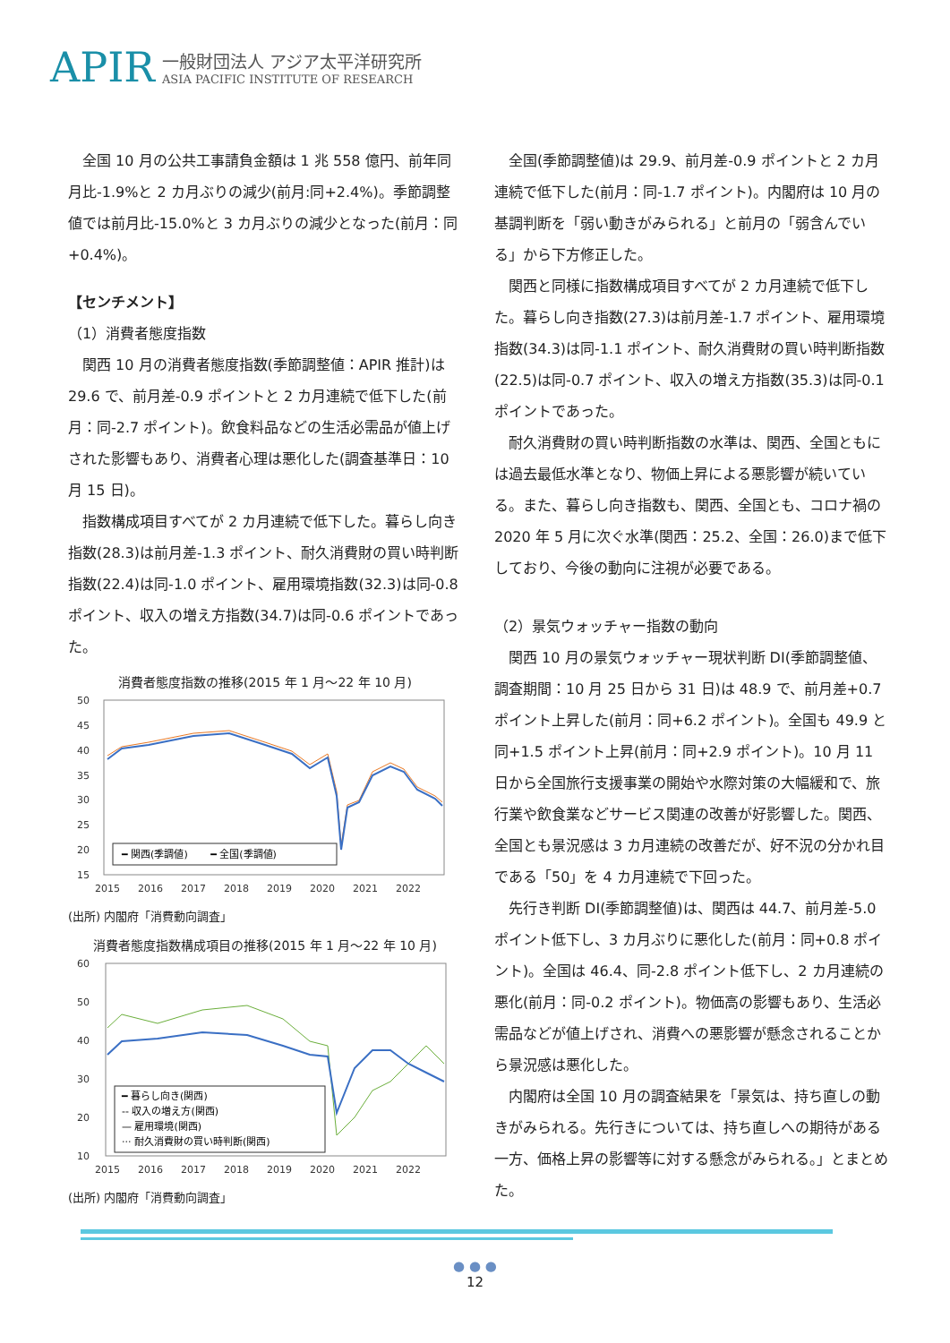APIR
一般財団法人 アジア太平洋研究所
ASIA PACIFIC INSTITUTE OF RESEARCH
全国 10 月の公共工事請負金額は 1 兆 558 億円、前年同月比-1.9%と 2 カ月ぶりの減少(前月:同+2.4%)。季節調整値では前月比-15.0%と 3 カ月ぶりの減少となった(前月：同+0.4%)。
【センチメント】
（1）消費者態度指数
関西 10 月の消費者態度指数(季節調整値：APIR 推計)は 29.6 で、前月差-0.9 ポイントと 2 カ月連続で低下した(前月：同-2.7 ポイント)。飲食料品などの生活必需品が値上げされた影響もあり、消費者心理は悪化した(調査基準日：10 月 15 日)。
指数構成項目すべてが 2 カ月連続で低下した。暮らし向き指数(28.3)は前月差-1.3 ポイント、耐久消費財の買い時判断指数(22.4)は同-1.0 ポイント、雇用環境指数(32.3)は同-0.8 ポイント、収入の増え方指数(34.7)は同-0.6 ポイントであった。
消費者態度指数の推移(2015 年 1 月～22 年 10 月)
50
45
40
35
30
25
20
15
2015
2016
2017
2018
2019
2020
2021
2022
━ 関西(季調値)　　 ━ 全国(季調値)
(出所) 内閣府「消費動向調査」
消費者態度指数構成項目の推移(2015 年 1 月～22 年 10 月)
60
50
40
30
20
10
2015
2016
2017
2018
2019
2020
2021
2022
━ 暮らし向き(関西)
-- 収入の増え方(関西)
— 雇用環境(関西)
··· 耐久消費財の買い時判断(関西)
(出所) 内閣府「消費動向調査」
全国(季節調整値)は 29.9、前月差-0.9 ポイントと 2 カ月連続で低下した(前月：同-1.7 ポイント)。内閣府は 10 月の基調判断を「弱い動きがみられる」と前月の「弱含んでいる」から下方修正した。
関西と同様に指数構成項目すべてが 2 カ月連続で低下した。暮らし向き指数(27.3)は前月差-1.7 ポイント、雇用環境指数(34.3)は同-1.1 ポイント、耐久消費財の買い時判断指数(22.5)は同-0.7 ポイント、収入の増え方指数(35.3)は同-0.1 ポイントであった。
耐久消費財の買い時判断指数の水準は、関西、全国ともには過去最低水準となり、物価上昇による悪影響が続いている。また、暮らし向き指数も、関西、全国とも、コロナ禍の 2020 年 5 月に次ぐ水準(関西：25.2、全国：26.0)まで低下しており、今後の動向に注視が必要である。
（2）景気ウォッチャー指数の動向
関西 10 月の景気ウォッチャー現状判断 DI(季節調整値、調査期間：10 月 25 日から 31 日)は 48.9 で、前月差+0.7 ポイント上昇した(前月：同+6.2 ポイント)。全国も 49.9 と同+1.5 ポイント上昇(前月：同+2.9 ポイント)。10 月 11 日から全国旅行支援事業の開始や水際対策の大幅緩和で、旅行業や飲食業などサービス関連の改善が好影響した。関西、全国とも景況感は 3 カ月連続の改善だが、好不況の分かれ目である「50」を 4 カ月連続で下回った。
先行き判断 DI(季節調整値)は、関西は 44.7、前月差-5.0 ポイント低下し、3 カ月ぶりに悪化した(前月：同+0.8 ポイント)。全国は 46.4、同-2.8 ポイント低下し、2 カ月連続の悪化(前月：同-0.2 ポイント)。物価高の影響もあり、生活必需品などが値上げされ、消費への悪影響が懸念されることから景況感は悪化した。
内閣府は全国 10 月の調査結果を「景気は、持ち直しの動きがみられる。先行きについては、持ち直しへの期待がある一方、価格上昇の影響等に対する懸念がみられる。」とまとめた。
● ● ●
12